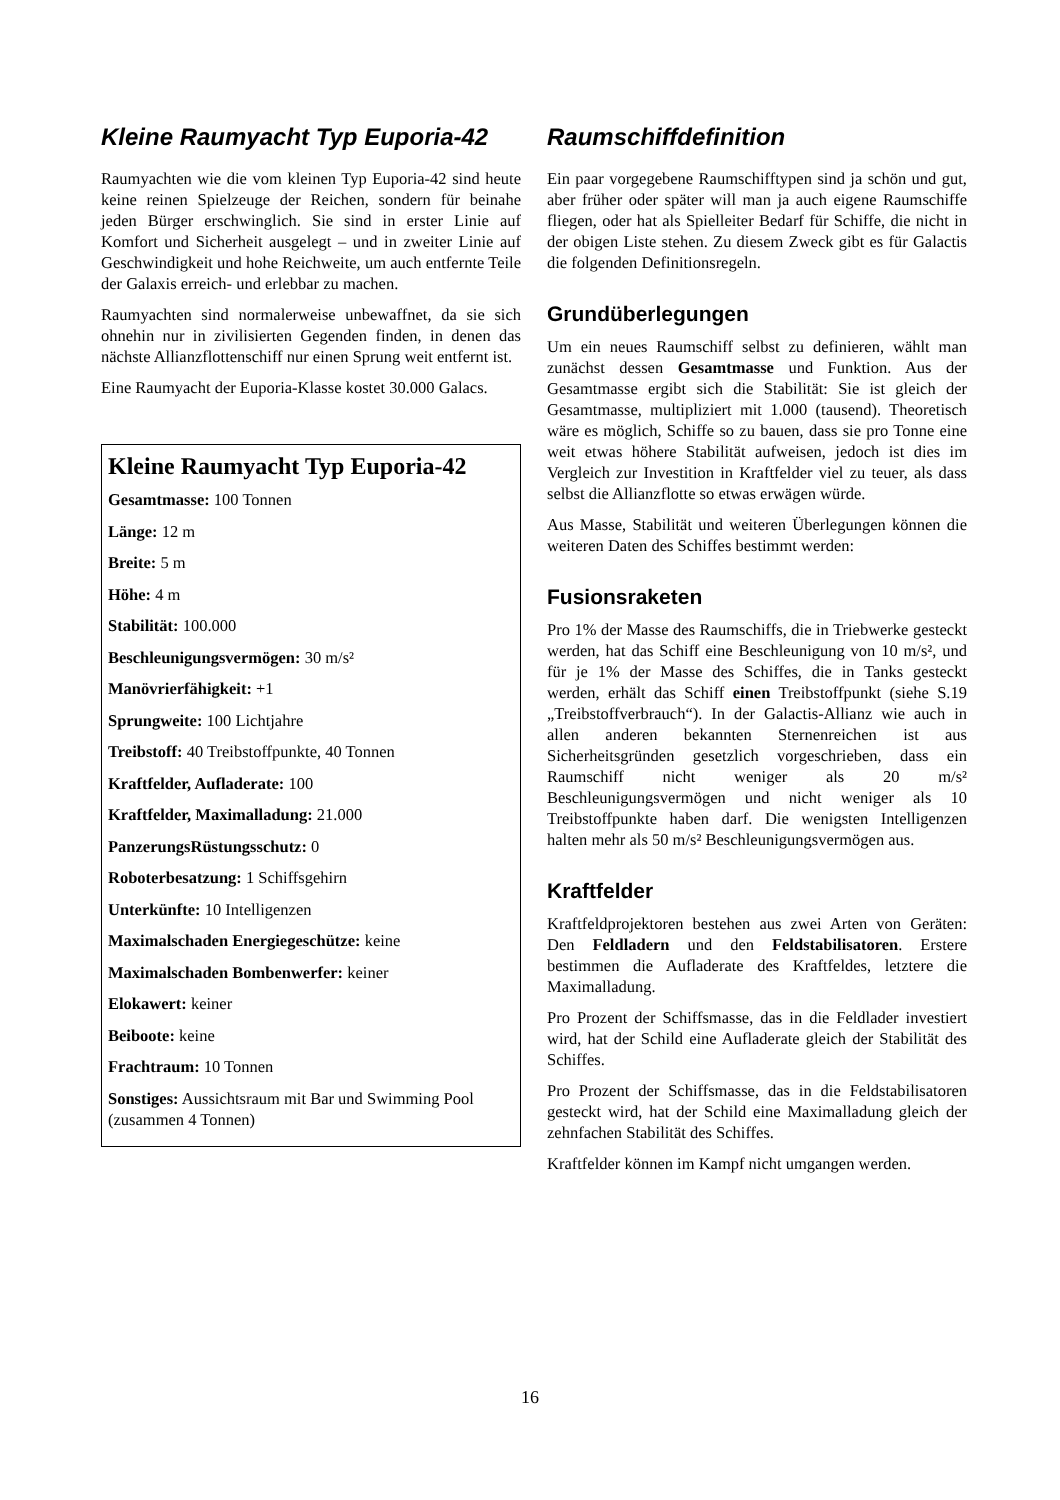Kleine Raumyacht Typ Euporia-42
Raumyachten wie die vom kleinen Typ Euporia-42 sind heute keine reinen Spielzeuge der Reichen, sondern für beinahe jeden Bürger erschwinglich. Sie sind in erster Linie auf Komfort und Sicherheit ausgelegt – und in zweiter Linie auf Geschwindigkeit und hohe Reichweite, um auch entfernte Teile der Galaxis erreich- und erlebbar zu machen.
Raumyachten sind normalerweise unbewaffnet, da sie sich ohnehin nur in zivilisierten Gegenden finden, in denen das nächste Allianzflottenschiff nur einen Sprung weit entfernt ist.
Eine Raumyacht der Euporia-Klasse kostet 30.000 Galacs.
Kleine Raumyacht Typ Euporia-42
Gesamtmasse: 100 Tonnen
Länge: 12 m
Breite: 5 m
Höhe: 4 m
Stabilität: 100.000
Beschleunigungsvermögen: 30 m/s²
Manövrierfähigkeit: +1
Sprungweite: 100 Lichtjahre
Treibstoff: 40 Treibstoffpunkte, 40 Tonnen
Kraftfelder, Aufladerate: 100
Kraftfelder, Maximalladung: 21.000
PanzerungsRüstungsschutz: 0
Roboterbesatzung: 1 Schiffsgehirn
Unterkünfte: 10 Intelligenzen
Maximalschaden Energiegeschütze: keine
Maximalschaden Bombenwerfer: keiner
Elokawert: keiner
Beiboote: keine
Frachtraum: 10 Tonnen
Sonstiges: Aussichtsraum mit Bar und Swimming Pool (zusammen 4 Tonnen)
Raumschiffdefinition
Ein paar vorgegebene Raumschifftypen sind ja schön und gut, aber früher oder später will man ja auch eigene Raumschiffe fliegen, oder hat als Spielleiter Bedarf für Schiffe, die nicht in der obigen Liste stehen. Zu diesem Zweck gibt es für Galactis die folgenden Definitionsregeln.
Grundüberlegungen
Um ein neues Raumschiff selbst zu definieren, wählt man zunächst dessen Gesamtmasse und Funktion. Aus der Gesamtmasse ergibt sich die Stabilität: Sie ist gleich der Gesamtmasse, multipliziert mit 1.000 (tausend). Theoretisch wäre es möglich, Schiffe so zu bauen, dass sie pro Tonne eine weit etwas höhere Stabilität aufweisen, jedoch ist dies im Vergleich zur Investition in Kraftfelder viel zu teuer, als dass selbst die Allianzflotte so etwas erwägen würde.
Aus Masse, Stabilität und weiteren Überlegungen können die weiteren Daten des Schiffes bestimmt werden:
Fusionsraketen
Pro 1% der Masse des Raumschiffs, die in Triebwerke gesteckt werden, hat das Schiff eine Beschleunigung von 10 m/s², und für je 1% der Masse des Schiffes, die in Tanks gesteckt werden, erhält das Schiff einen Treibstoffpunkt (siehe S.19 „Treibstoffverbrauch“). In der Galactis-Allianz wie auch in allen anderen bekannten Sternenreichen ist aus Sicherheitsgründen gesetzlich vorgeschrieben, dass ein Raumschiff nicht weniger als 20 m/s² Beschleunigungsvermögen und nicht weniger als 10 Treibstoffpunkte haben darf. Die wenigsten Intelligenzen halten mehr als 50 m/s² Beschleunigungsvermögen aus.
Kraftfelder
Kraftfeldprojektoren bestehen aus zwei Arten von Geräten: Den Feldladern und den Feldstabilisatoren. Erstere bestimmen die Aufladerate des Kraftfeldes, letztere die Maximalladung.
Pro Prozent der Schiffsmasse, das in die Feldlader investiert wird, hat der Schild eine Aufladerate gleich der Stabilität des Schiffes.
Pro Prozent der Schiffsmasse, das in die Feldstabilisatoren gesteckt wird, hat der Schild eine Maximalladung gleich der zehnfachen Stabilität des Schiffes.
Kraftfelder können im Kampf nicht umgangen werden.
16